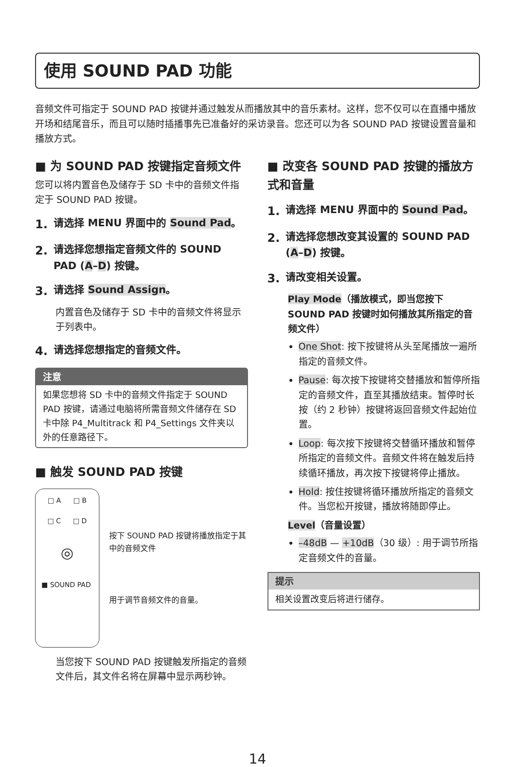使用 SOUND PAD 功能
音频文件可指定于 SOUND PAD 按键并通过触发从而播放其中的音乐素材。这样，您不仅可以在直播中播放开场和结尾音乐，而且可以随时插播事先已准备好的采访录音。您还可以为各 SOUND PAD 按键设置音量和播放方式。
■ 为 SOUND PAD 按键指定音频文件
您可以将内置音色及储存于 SD 卡中的音频文件指定于 SOUND PAD 按键。
1. 请选择 MENU 界面中的 Sound Pad。
2. 请选择您想指定音频文件的 SOUND PAD (A–D) 按键。
3. 请选择 Sound Assign。
内置音色及储存于 SD 卡中的音频文件将显示于列表中。
4. 请选择您想指定的音频文件。
注意
如果您想将 SD 卡中的音频文件指定于 SOUND PAD 按键，请通过电脑将所需音频文件储存在 SD 卡中除 P4_Multitrack 和 P4_Settings 文件夹以外的任意路径下。
■ 触发 SOUND PAD 按键
□ A □ B
□ C □ D
◎
■ SOUND PAD
按下 SOUND PAD 按键将播放指定于其中的音频文件
用于调节音频文件的音量。
当您按下 SOUND PAD 按键触发所指定的音频文件后，其文件名将在屏幕中显示两秒钟。
■ 改变各 SOUND PAD 按键的播放方式和音量
1. 请选择 MENU 界面中的 Sound Pad。
2. 请选择您想改变其设置的 SOUND PAD (A–D) 按键。
3. 请改变相关设置。
Play Mode（播放模式，即当您按下 SOUND PAD 按键时如何播放其所指定的音频文件）
One Shot: 按下按键将从头至尾播放一遍所指定的音频文件。
Pause: 每次按下按键将交替播放和暂停所指定的音频文件，直至其播放结束。暂停时长按（约 2 秒钟）按键将返回音频文件起始位置。
Loop: 每次按下按键将交替循环播放和暂停所指定的音频文件。音频文件将在触发后持续循环播放，再次按下按键将停止播放。
Hold: 按住按键将循环播放所指定的音频文件。当您松开按键，播放将随即停止。
Level（音量设置）
–48dB — +10dB（30 级）: 用于调节所指定音频文件的音量。
提示
相关设置改变后将进行储存。
14